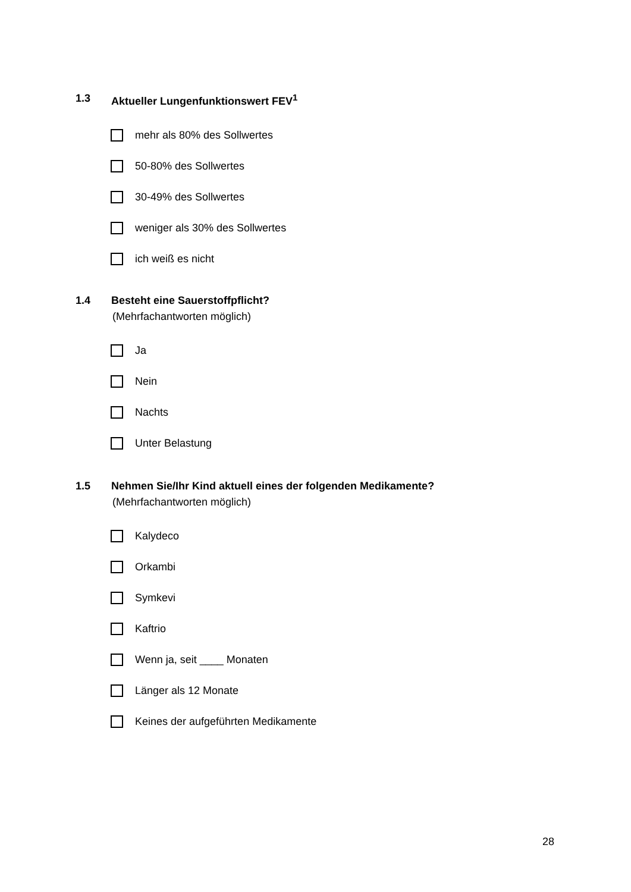1.3 Aktueller Lungenfunktionswert FEV<sup>1</sup>
mehr als 80% des Sollwertes
50-80% des Sollwertes
30-49% des Sollwertes
weniger als 30% des Sollwertes
ich weiß es nicht
1.4 Besteht eine Sauerstoffpflicht?
(Mehrfachantworten möglich)
Ja
Nein
Nachts
Unter Belastung
1.5 Nehmen Sie/Ihr Kind aktuell eines der folgenden Medikamente?
(Mehrfachantworten möglich)
Kalydeco
Orkambi
Symkevi
Kaftrio
Wenn ja, seit ____ Monaten
Länger als 12 Monate
Keines der aufgeführten Medikamente
28